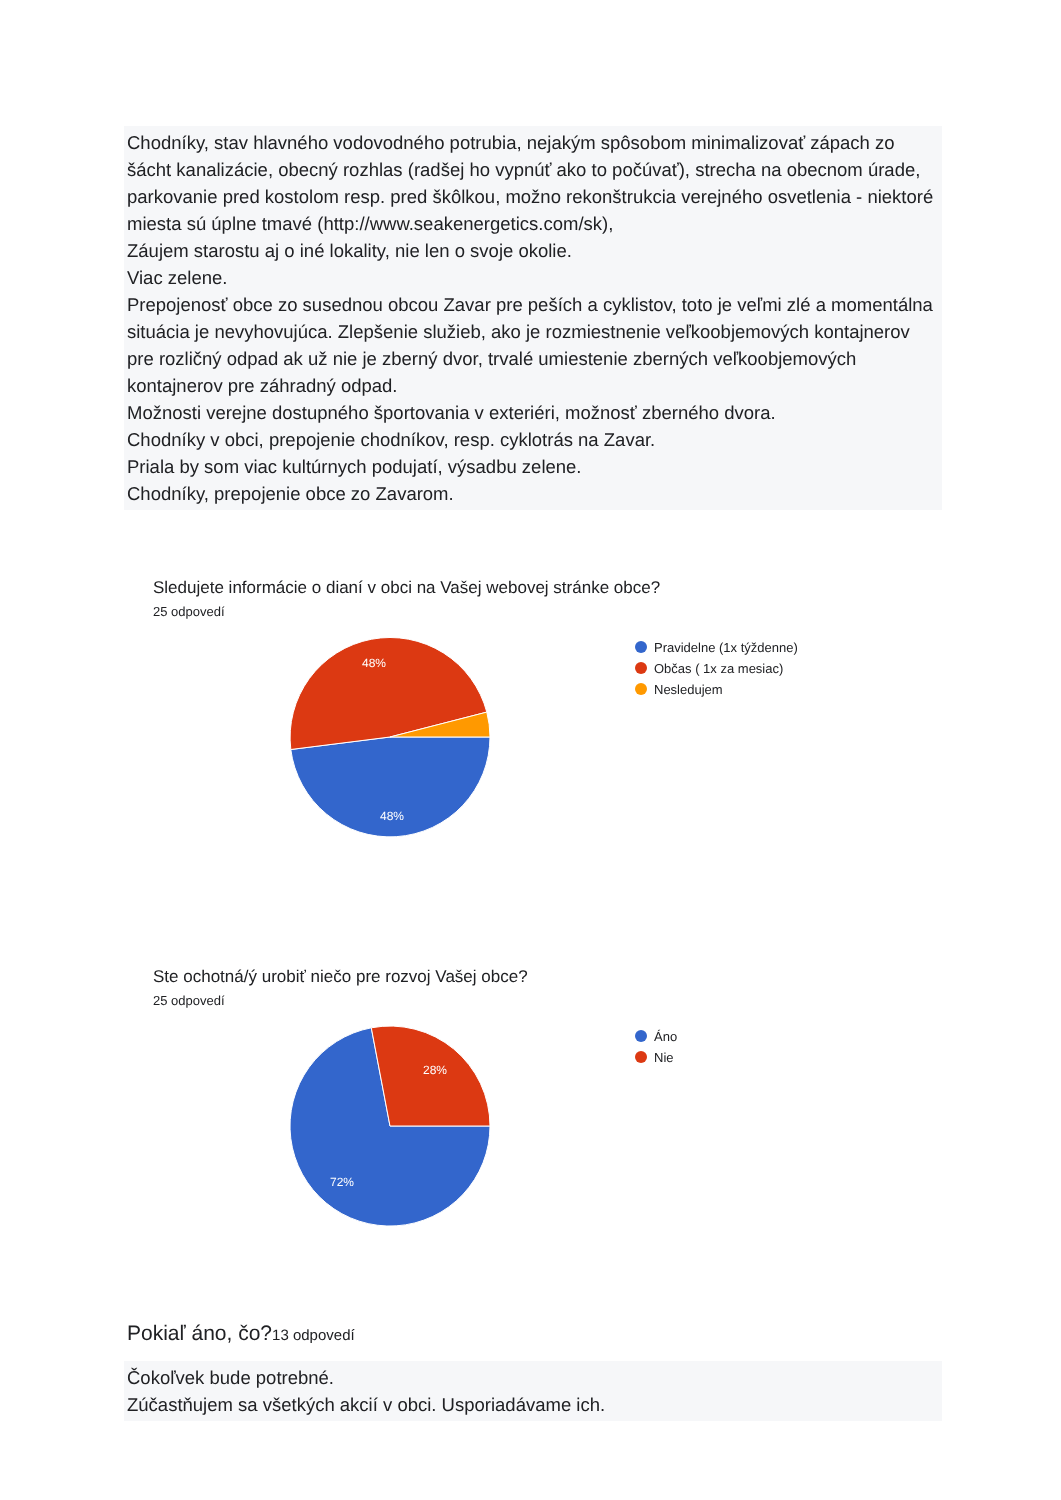Chodníky, stav hlavného vodovodného potrubia, nejakým spôsobom minimalizovať zápach zo šácht kanalizácie, obecný rozhlas (radšej ho vypnúť ako to počúvať), strecha na obecnom úrade, parkovanie pred kostolom resp. pred škôlkou, možno rekonštrukcia verejného osvetlenia - niektoré miesta sú úplne tmavé (http://www.seakenergetics.com/sk),
Záujem starostu aj o iné lokality, nie len o svoje okolie.
Viac zelene.
Prepojenosť obce zo susednou obcou Zavar pre peších a cyklistov, toto je veľmi zlé a momentálna situácia je nevyhovujúca. Zlepšenie služieb, ako je rozmiestnenie veľkoobjemových kontajnerov pre rozličný odpad ak už nie je zberný dvor, trvalé umiestenie zberných veľkoobjemových kontajnerov pre záhradný odpad.
Možnosti verejne dostupného športovania v exteriéri, možnosť zberného dvora.
Chodníky v obci, prepojenie chodníkov, resp. cyklotrás na Zavar.
Priala by som viac kultúrnych podujatí, výsadbu zelene.
Chodníky, prepojenie obce zo Zavarom.
Sledujete informácie o dianí v obci na Vašej webovej stránke obce?
25 odpovedí
48%
48%
Pravidelne (1x týždenne)
Občas ( 1x za mesiac)
Nesledujem
Ste ochotná/ý urobiť niečo pre rozvoj Vašej obce?
25 odpovedí
28%
72%
Áno
Nie
Pokiaľ áno, čo?13 odpovedí
Čokoľvek bude potrebné.
Zúčastňujem sa všetkých akcií v obci. Usporiadávame ich.